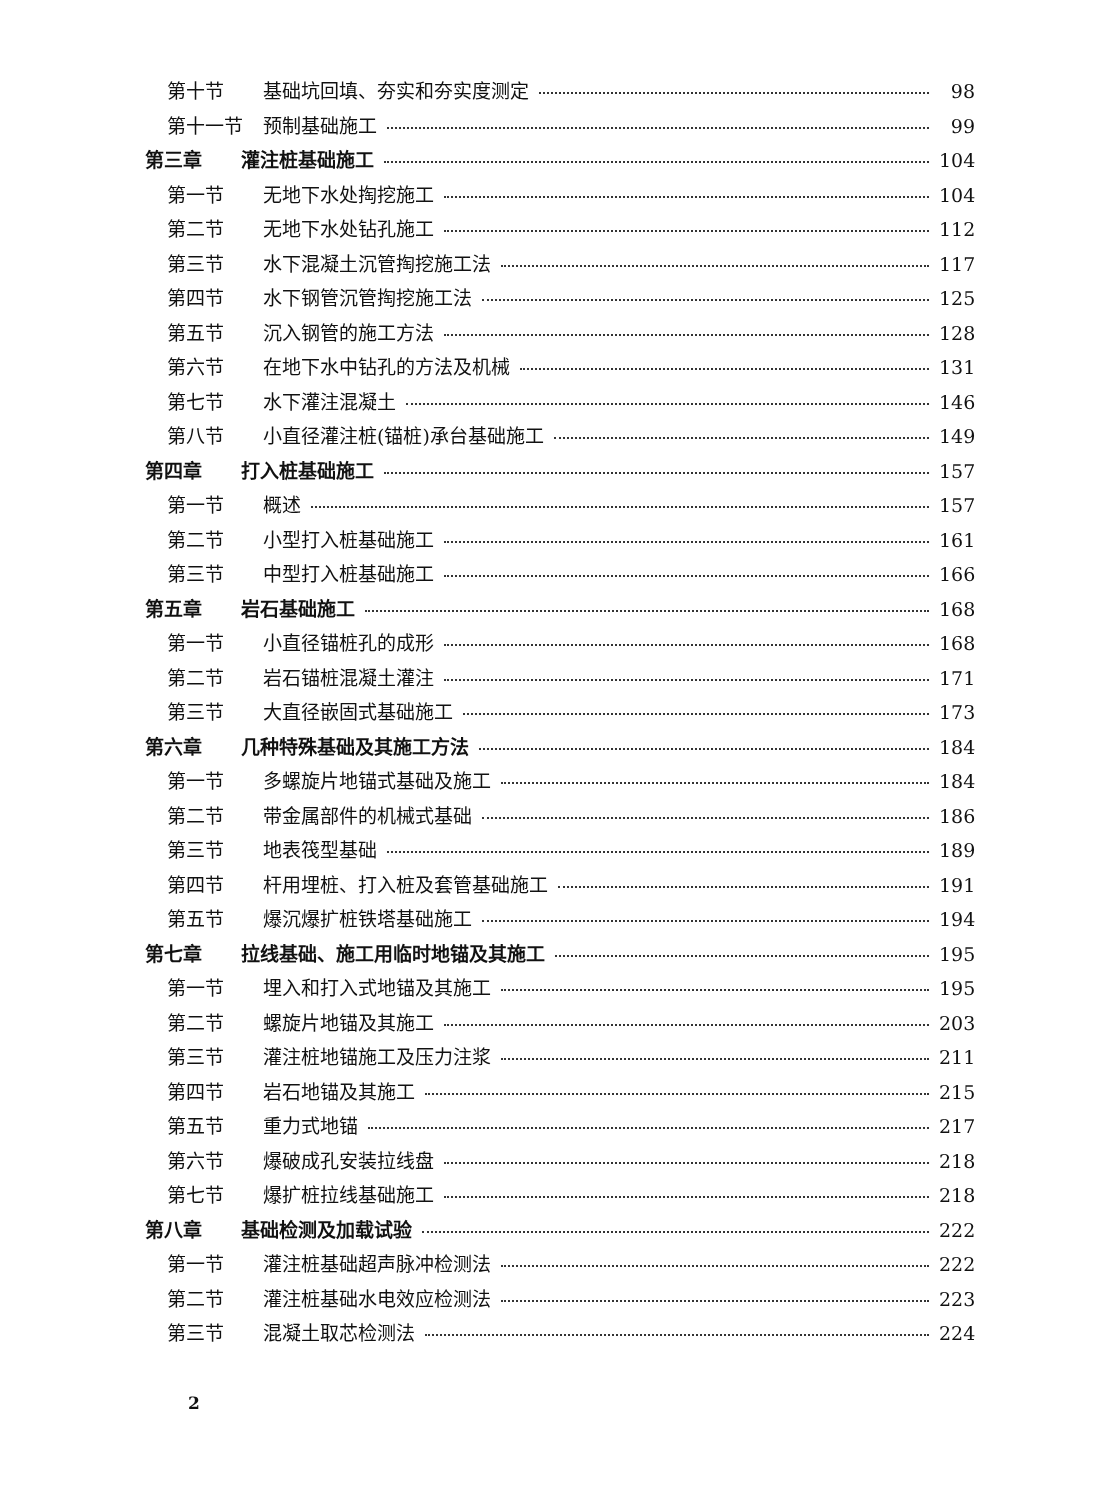第十节 基础坑回填、夯实和夯实度测定 98
第十一节 预制基础施工 99
第三章 灌注桩基础施工 104
第一节 无地下水处掏挖施工 104
第二节 无地下水处钻孔施工 112
第三节 水下混凝土沉管掏挖施工法 117
第四节 水下钢管沉管掏挖施工法 125
第五节 沉入钢管的施工方法 128
第六节 在地下水中钻孔的方法及机械 131
第七节 水下灌注混凝土 146
第八节 小直径灌注桩(锚桩)承台基础施工 149
第四章 打入桩基础施工 157
第一节 概述 157
第二节 小型打入桩基础施工 161
第三节 中型打入桩基础施工 166
第五章 岩石基础施工 168
第一节 小直径锚桩孔的成形 168
第二节 岩石锚桩混凝土灌注 171
第三节 大直径嵌固式基础施工 173
第六章 几种特殊基础及其施工方法 184
第一节 多螺旋片地锚式基础及施工 184
第二节 带金属部件的机械式基础 186
第三节 地表筏型基础 189
第四节 杆用埋桩、打入桩及套管基础施工 191
第五节 爆沉爆扩桩铁塔基础施工 194
第七章 拉线基础、施工用临时地锚及其施工 195
第一节 埋入和打入式地锚及其施工 195
第二节 螺旋片地锚及其施工 203
第三节 灌注桩地锚施工及压力注浆 211
第四节 岩石地锚及其施工 215
第五节 重力式地锚 217
第六节 爆破成孔安装拉线盘 218
第七节 爆扩桩拉线基础施工 218
第八章 基础检测及加载试验 222
第一节 灌注桩基础超声脉冲检测法 222
第二节 灌注桩基础水电效应检测法 223
第三节 混凝土取芯检测法 224
2